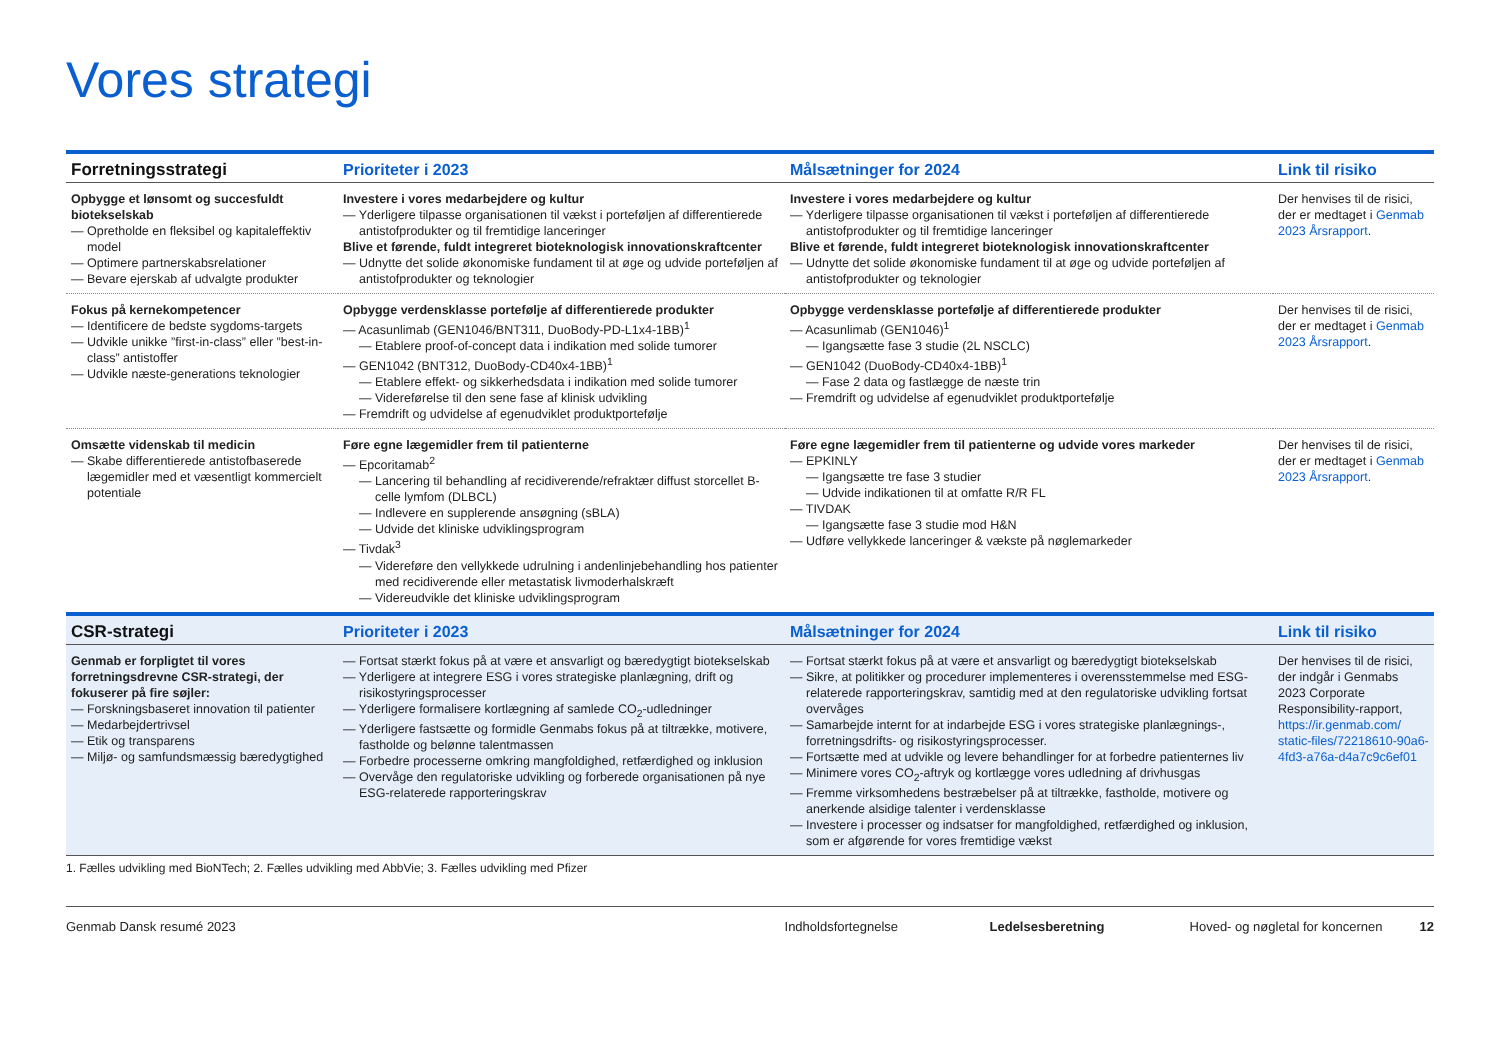Vores strategi
| Forretningsstrategi | Prioriteter i 2023 | Målsætninger for 2024 | Link til risiko |
| --- | --- | --- | --- |
| Opbygge et lønsomt og succesfuldt biotekselskab — Opretholde en fleksibel og kapitaleffektiv model — Optimere partnerskabsrelationer — Bevare ejerskab af udvalgte produkter | Investere i vores medarbejdere og kultur — Yderligere tilpasse organisationen til vækst i porteføljen af differentierede antistofprodukter og til fremtidige lanceringer Blive et førende, fuldt integreret bioteknologisk innovationskraftcenter — Udnytte det solide økonomiske fundament til at øge og udvide porteføljen af antistofprodukter og teknologier | Investere i vores medarbejdere og kultur — Yderligere tilpasse organisationen til vækst i porteføljen af differentierede antistofprodukter og til fremtidige lanceringer Blive et førende, fuldt integreret bioteknologisk innovationskraftcenter — Udnytte det solide økonomiske fundament til at øge og udvide porteføljen af antistofprodukter og teknologier | Der henvises til de risici, der er medtaget i Genmab 2023 Årsrapport . |
| Fokus på kernekompetencer — Identificere de bedste sygdoms-targets — Udvikle unikke ”first-in-class” eller ”best-in-class” antistoffer — Udvikle næste-generations teknologier | Opbygge verdensklasse portefølje af differentierede produkter — Acasunlimab (GEN1046/BNT311, DuoBody-PD-L1x4-1BB)<sup>1</sup> — Etablere proof-of-concept data i indikation med solide tumorer — GEN1042 (BNT312, DuoBody-CD40x4-1BB)<sup>1</sup> — Etablere effekt- og sikkerhedsdata i indikation med solide tumorer — Videreførelse til den sene fase af klinisk udvikling — Fremdrift og udvidelse af egenudviklet produktportefølje | Opbygge verdensklasse portefølje af differentierede produkter — Acasunlimab (GEN1046)<sup>1</sup> — Igangsætte fase 3 studie (2L NSCLC) — GEN1042 (DuoBody-CD40x4-1BB)<sup>1</sup> — Fase 2 data og fastlægge de næste trin — Fremdrift og udvidelse af egenudviklet produktportefølje | Der henvises til de risici, der er medtaget i Genmab 2023 Årsrapport . |
| Omsætte videnskab til medicin — Skabe differentierede antistofbaserede lægemidler med et væsentligt kommercielt potentiale | Føre egne lægemidler frem til patienterne — Epcoritamab<sup>2</sup> — Lancering til behandling af recidiverende/refraktær diffust storcellet B-celle lymfom (DLBCL) — Indlevere en supplerende ansøgning (sBLA) — Udvide det kliniske udviklingsprogram — Tivdak<sup>3</sup> — Videreføre den vellykkede udrulning i andenlinjebehandling hos patienter med recidiverende eller metastatisk livmoderhalskræft — Videreudvikle det kliniske udviklingsprogram | Føre egne lægemidler frem til patienterne og udvide vores markeder — EPKINLY — Igangsætte tre fase 3 studier — Udvide indikationen til at omfatte R/R FL — TIVDAK — Igangsætte fase 3 studie mod H&N — Udføre vellykkede lanceringer & vækste på nøglemarkeder | Der henvises til de risici, der er medtaget i Genmab 2023 Årsrapport . |
| CSR-strategi | Prioriteter i 2023 | Målsætninger for 2024 | Link til risiko |
| Genmab er forpligtet til vores forretningsdrevne CSR-strategi, der fokuserer på fire søjler: — Forskningsbaseret innovation til patienter — Medarbejdertrivsel — Etik og transparens — Miljø- og samfundsmæssig bæredygtighed | — Fortsat stærkt fokus på at være et ansvarligt og bæredygtigt biotekselskab — Yderligere at integrere ESG i vores strategiske planlægning, drift og risikostyringsprocesser — Yderligere formalisere kortlægning af samlede CO<sub>2</sub>-udledninger — Yderligere fastsætte og formidle Genmabs fokus på at tiltrække, motivere, fastholde og belønne talentmassen — Forbedre processerne omkring mangfoldighed, retfærdighed og inklusion — Overvåge den regulatoriske udvikling og forberede organisationen på nye ESG-relaterede rapporteringskrav | — Fortsat stærkt fokus på at være et ansvarligt og bæredygtigt biotekselskab — Sikre, at politikker og procedurer implementeres i overensstemmelse med ESG-relaterede rapporteringskrav, samtidig med at den regulatoriske udvikling fortsat overvåges — Samarbejde internt for at indarbejde ESG i vores strategiske planlægnings-, forretningsdrifts- og risikostyringsprocesser. — Fortsætte med at udvikle og levere behandlinger for at forbedre patienternes liv — Minimere vores CO<sub>2</sub>-aftryk og kortlægge vores udledning af drivhusgas — Fremme virksomhedens bestræbelser på at tiltrække, fastholde, motivere og anerkende alsidige talenter i verdensklasse — Investere i processer og indsatser for mangfoldighed, retfærdighed og inklusion, som er afgørende for vores fremtidige vækst | Der henvises til de risici, der indgår i Genmabs 2023 Corporate Responsibility-rapport, https://ir.genmab.com/ static-files/72218610-90a6-4fd3-a76a-d4a7c9c6ef01 |
1. Fælles udvikling med BioNTech; 2. Fælles udvikling med AbbVie; 3. Fælles udvikling med Pfizer
Genmab Dansk resumé 2023 Indholdsfortegnelse Ledelsesberetning Hoved- og nøgletal for koncernen 12